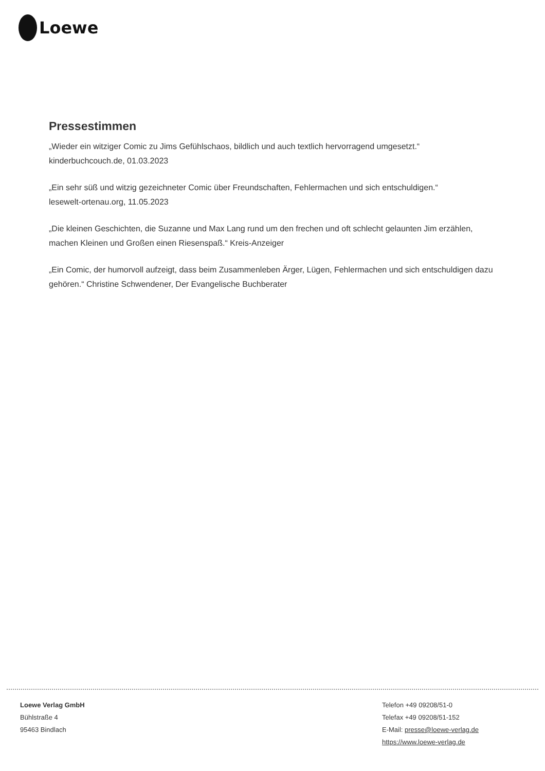Loewe
Pressestimmen
„Wieder ein witziger Comic zu Jims Gefühlschaos, bildlich und auch textlich hervorragend umgesetzt.“
kinderbuchcouch.de, 01.03.2023
„Ein sehr süß und witzig gezeichneter Comic über Freundschaften, Fehlermachen und sich entschuldigen.“
lesewelt-ortenau.org, 11.05.2023
„Die kleinen Geschichten, die Suzanne und Max Lang rund um den frechen und oft schlecht gelaunten Jim erzählen, machen Kleinen und Großen einen Riesenspaß.“ Kreis-Anzeiger
„Ein Comic, der humorvoll aufzeigt, dass beim Zusammenleben Ärger, Lügen, Fehlermachen und sich entschuldigen dazu gehören.“ Christine Schwendener, Der Evangelische Buchberater
Loewe Verlag GmbH
Bühlstraße 4
95463 Bindlach
Telefon +49 09208/51-0
Telefax +49 09208/51-152
E-Mail: presse@loewe-verlag.de
https://www.loewe-verlag.de